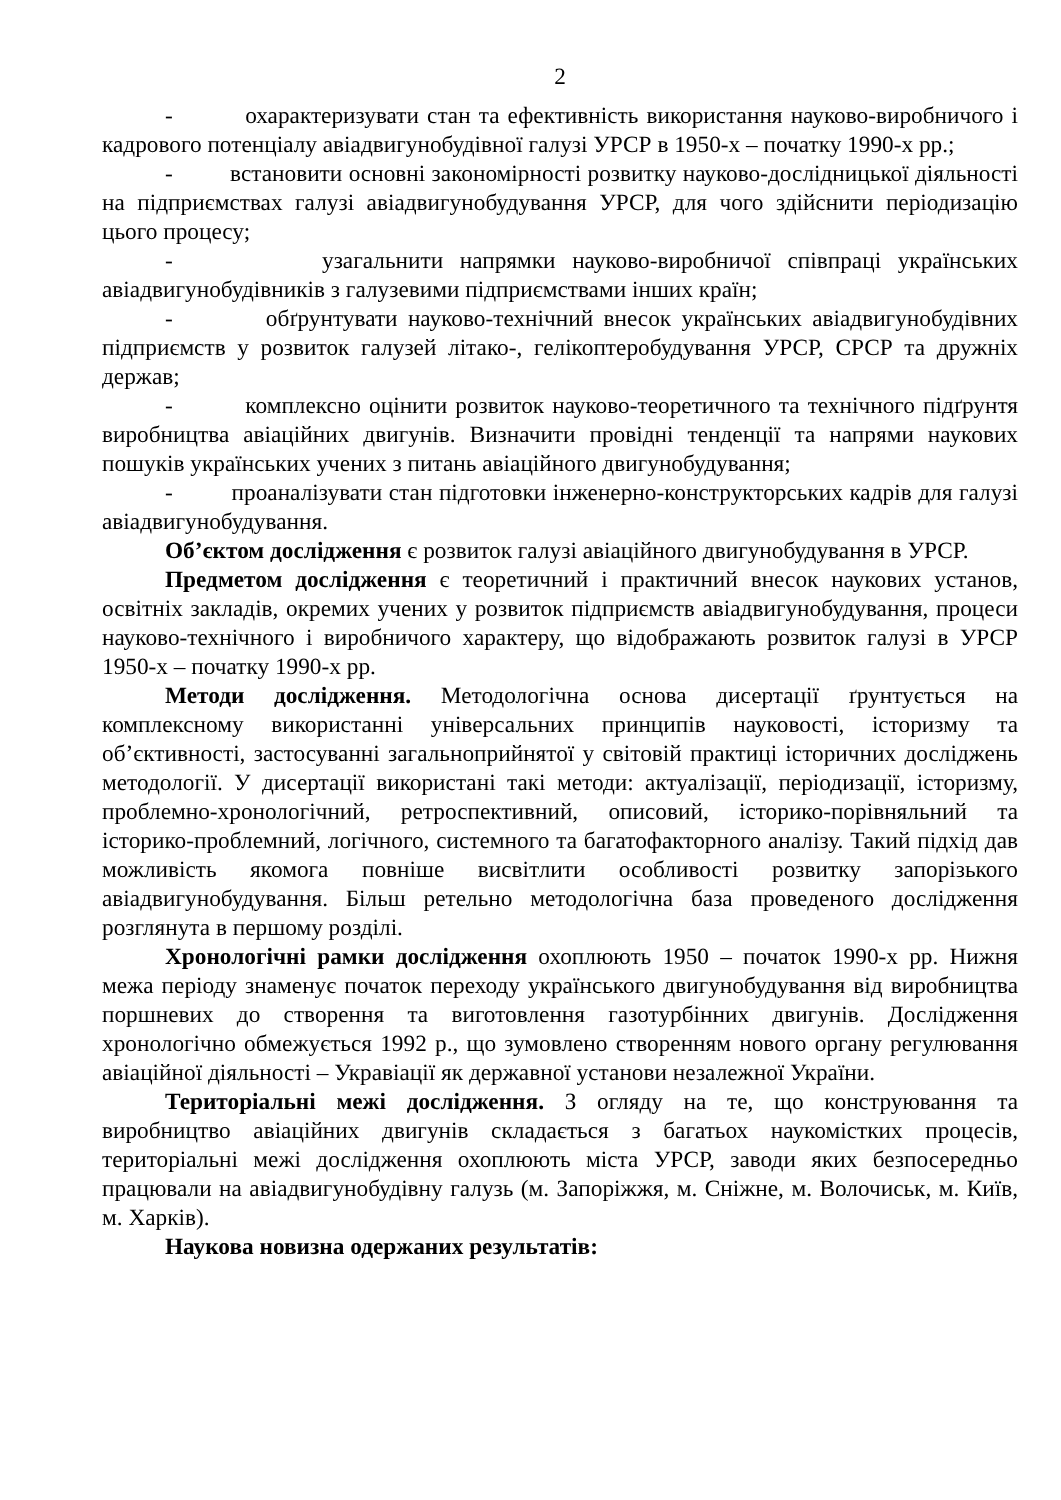2
- охарактеризувати стан та ефективність використання науково-виробничого і кадрового потенціалу авіадвигунобудівної галузі УРСР в 1950-х – початку 1990-х рр.;
- встановити основні закономірності розвитку науково-дослідницької діяльності на підприємствах галузі авіадвигунобудування УРСР, для чого здійснити періодизацію цього процесу;
- узагальнити напрямки науково-виробничої співпраці українських авіадвигунобудівників з галузевими підприємствами інших країн;
- обґрунтувати науково-технічний внесок українських авіадвигунобудівних підприємств у розвиток галузей літако-, гелікоптеробудування УРСР, СРСР та дружніх держав;
- комплексно оцінити розвиток науково-теоретичного та технічного підґрунтя виробництва авіаційних двигунів. Визначити провідні тенденції та напрями наукових пошуків українських учених з питань авіаційного двигунобудування;
- проаналізувати стан підготовки інженерно-конструкторських кадрів для галузі авіадвигунобудування.
Об’єктом дослідження є розвиток галузі авіаційного двигунобудування в УРСР.
Предметом дослідження є теоретичний і практичний внесок наукових установ, освітніх закладів, окремих учених у розвиток підприємств авіадвигунобудування, процеси науково-технічного і виробничого характеру, що відображають розвиток галузі в УРСР 1950-х – початку 1990-х рр.
Методи дослідження. Методологічна основа дисертації ґрунтується на комплексному використанні універсальних принципів науковості, історизму та об’єктивності, застосуванні загальноприйнятої у світовій практиці історичних досліджень методології. У дисертації використані такі методи: актуалізації, періодизації, історизму, проблемно-хронологічний, ретроспективний, описовий, історико-порівняльний та історико-проблемний, логічного, системного та багатофакторного аналізу. Такий підхід дав можливість якомога повніше висвітлити особливості розвитку запорізького авіадвигунобудування. Більш ретельно методологічна база проведеного дослідження розглянута в першому розділі.
Хронологічні рамки дослідження охоплюють 1950 – початок 1990-х рр. Нижня межа періоду знаменує початок переходу українського двигунобудування від виробництва поршневих до створення та виготовлення газотурбінних двигунів. Дослідження хронологічно обмежується 1992 р., що зумовлено створенням нового органу регулювання авіаційної діяльності – Укравіації як державної установи незалежної України.
Територіальні межі дослідження. З огляду на те, що конструювання та виробництво авіаційних двигунів складається з багатьох наукомістких процесів, територіальні межі дослідження охоплюють міста УРСР, заводи яких безпосередньо працювали на авіадвигунобудівну галузь (м. Запоріжжя, м. Сніжне, м. Волочиськ, м. Київ, м. Харків).
Наукова новизна одержаних результатів: